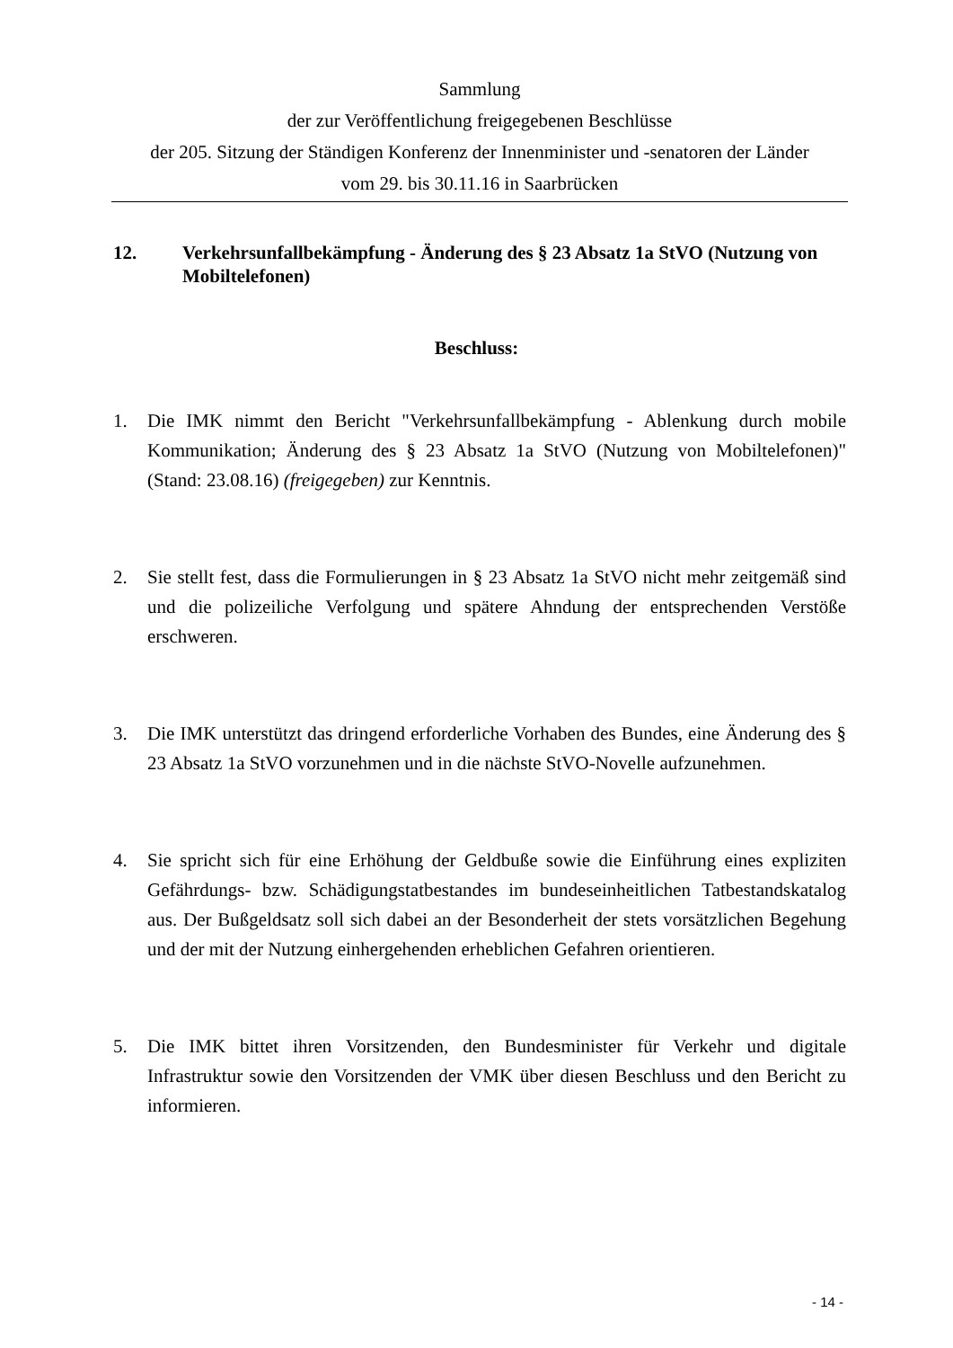Sammlung
der zur Veröffentlichung freigegebenen Beschlüsse
der 205. Sitzung der Ständigen Konferenz der Innenminister und -senatoren der Länder
vom 29. bis 30.11.16 in Saarbrücken
12. Verkehrsunfallbekämpfung - Änderung des § 23 Absatz 1a StVO (Nutzung von Mobiltelefonen)
Beschluss:
1. Die IMK nimmt den Bericht "Verkehrsunfallbekämpfung - Ablenkung durch mobile Kommunikation; Änderung des § 23 Absatz 1a StVO (Nutzung von Mobiltelefonen)" (Stand: 23.08.16) (freigegeben) zur Kenntnis.
2. Sie stellt fest, dass die Formulierungen in § 23 Absatz 1a StVO nicht mehr zeitgemäß sind und die polizeiliche Verfolgung und spätere Ahndung der entsprechenden Verstöße erschweren.
3. Die IMK unterstützt das dringend erforderliche Vorhaben des Bundes, eine Änderung des § 23 Absatz 1a StVO vorzunehmen und in die nächste StVO-Novelle aufzunehmen.
4. Sie spricht sich für eine Erhöhung der Geldbuße sowie die Einführung eines expliziten Gefährdungs- bzw. Schädigungstatbestandes im bundeseinheitlichen Tatbestandskatalog aus. Der Bußgeldsatz soll sich dabei an der Besonderheit der stets vorsätzlichen Begehung und der mit der Nutzung einhergehenden erheblichen Gefahren orientieren.
5. Die IMK bittet ihren Vorsitzenden, den Bundesminister für Verkehr und digitale Infrastruktur sowie den Vorsitzenden der VMK über diesen Beschluss und den Bericht zu informieren.
- 14 -